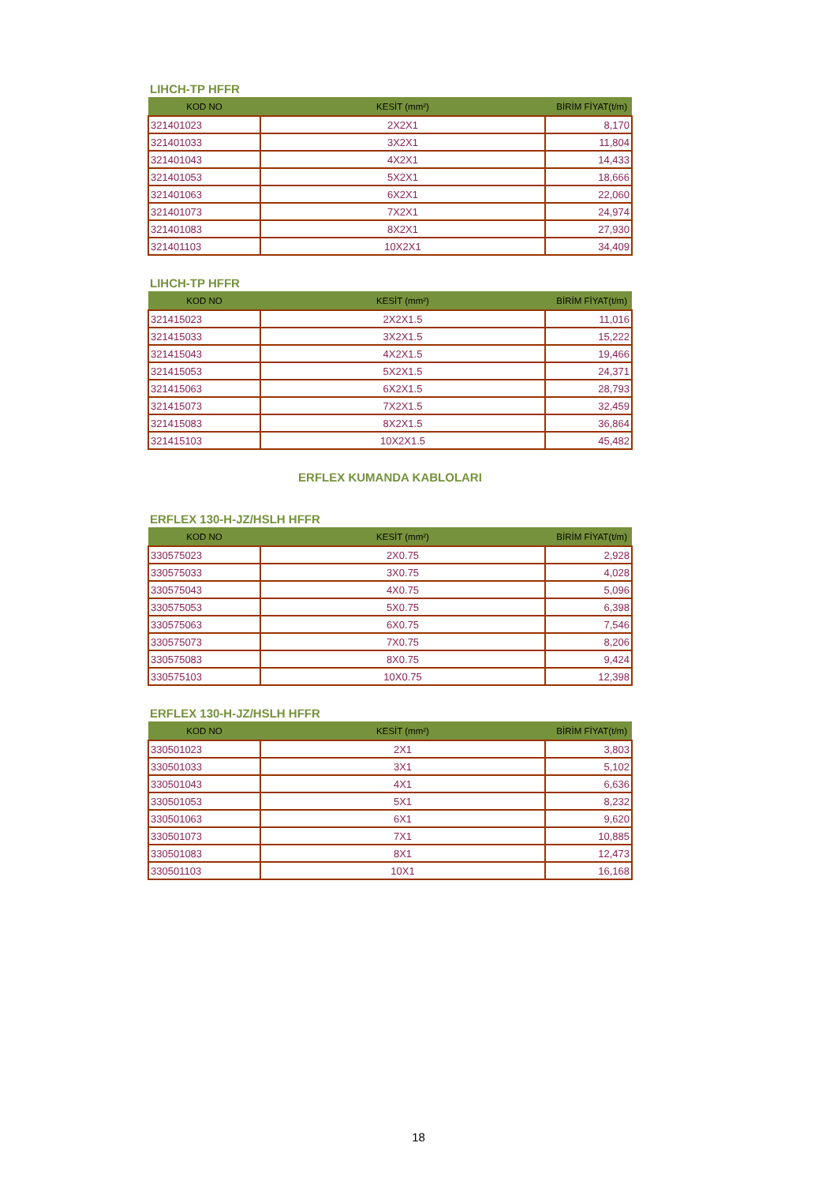LIHCH-TP HFFR
| KOD NO | KESİT (mm²) | BİRİM FİYAT(t/m) |
| --- | --- | --- |
| 321401023 | 2X2X1 | 8,170 |
| 321401033 | 3X2X1 | 11,804 |
| 321401043 | 4X2X1 | 14,433 |
| 321401053 | 5X2X1 | 18,666 |
| 321401063 | 6X2X1 | 22,060 |
| 321401073 | 7X2X1 | 24,974 |
| 321401083 | 8X2X1 | 27,930 |
| 321401103 | 10X2X1 | 34,409 |
LIHCH-TP HFFR
| KOD NO | KESİT (mm²) | BİRİM FİYAT(t/m) |
| --- | --- | --- |
| 321415023 | 2X2X1.5 | 11,016 |
| 321415033 | 3X2X1.5 | 15,222 |
| 321415043 | 4X2X1.5 | 19,466 |
| 321415053 | 5X2X1.5 | 24,371 |
| 321415063 | 6X2X1.5 | 28,793 |
| 321415073 | 7X2X1.5 | 32,459 |
| 321415083 | 8X2X1.5 | 36,864 |
| 321415103 | 10X2X1.5 | 45,482 |
ERFLEX KUMANDA KABLOLARI
ERFLEX 130-H-JZ/HSLH HFFR
| KOD NO | KESİT (mm²) | BİRİM FİYAT(t/m) |
| --- | --- | --- |
| 330575023 | 2X0.75 | 2,928 |
| 330575033 | 3X0.75 | 4,028 |
| 330575043 | 4X0.75 | 5,096 |
| 330575053 | 5X0.75 | 6,398 |
| 330575063 | 6X0.75 | 7,546 |
| 330575073 | 7X0.75 | 8,206 |
| 330575083 | 8X0.75 | 9,424 |
| 330575103 | 10X0.75 | 12,398 |
ERFLEX 130-H-JZ/HSLH HFFR
| KOD NO | KESİT (mm²) | BİRİM FİYAT(t/m) |
| --- | --- | --- |
| 330501023 | 2X1 | 3,803 |
| 330501033 | 3X1 | 5,102 |
| 330501043 | 4X1 | 6,636 |
| 330501053 | 5X1 | 8,232 |
| 330501063 | 6X1 | 9,620 |
| 330501073 | 7X1 | 10,885 |
| 330501083 | 8X1 | 12,473 |
| 330501103 | 10X1 | 16,168 |
18